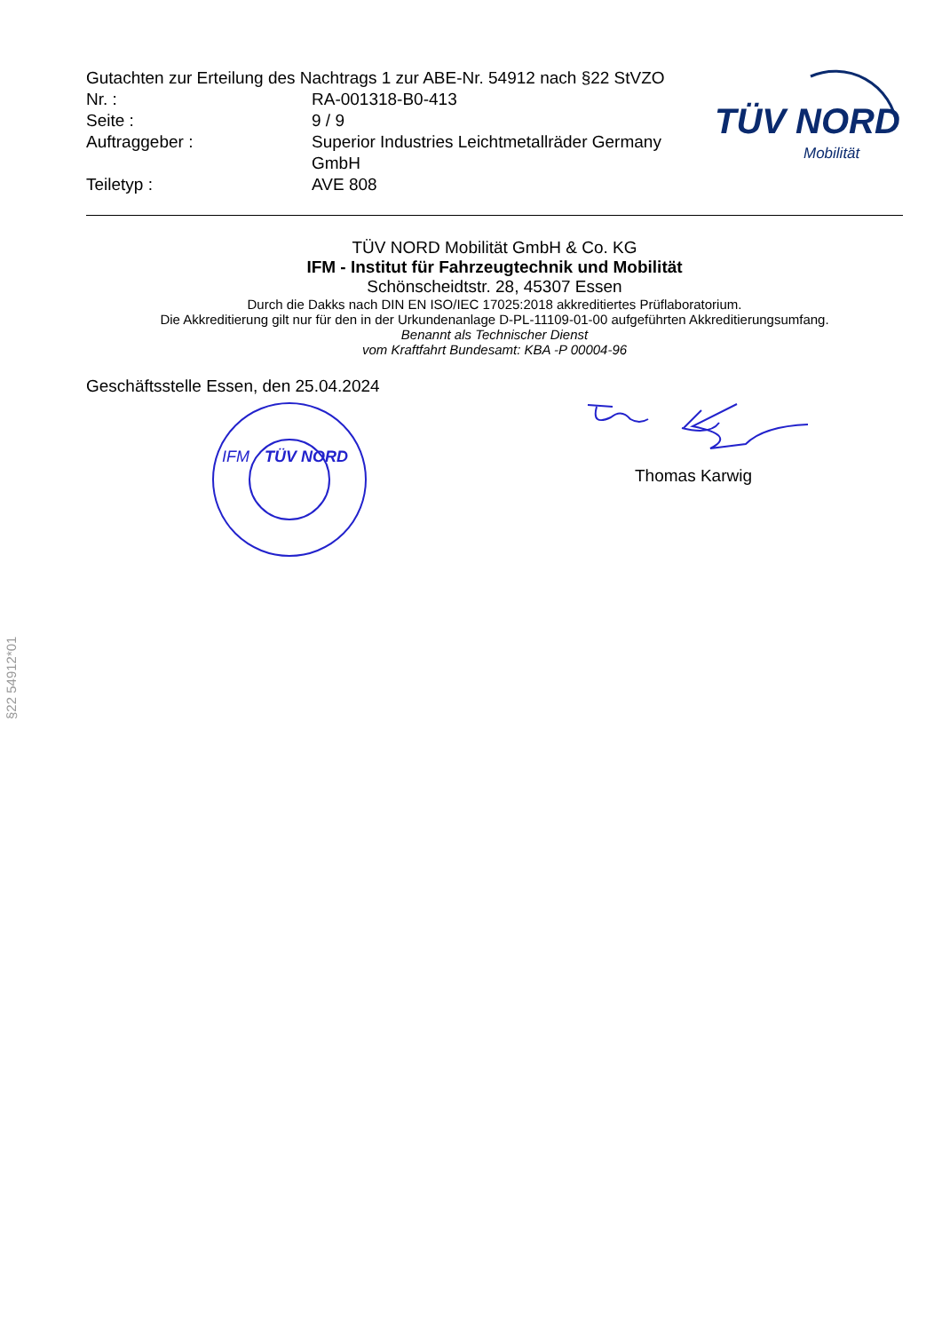Gutachten zur Erteilung des Nachtrags 1 zur ABE-Nr. 54912 nach §22 StVZO
Nr. : RA-001318-B0-413
Seite : 9 / 9
Auftraggeber : Superior Industries Leichtmetallräder Germany GmbH
Teiletyp : AVE 808
TÜV NORD
Mobilität
TÜV NORD Mobilität GmbH & Co. KG
IFM - Institut für Fahrzeugtechnik und Mobilität
Schönscheidtstr. 28, 45307 Essen
Durch die Dakks nach DIN EN ISO/IEC 17025:2018 akkreditiertes Prüflaboratorium.
Die Akkreditierung gilt nur für den in der Urkundenanlage D-PL-11109-01-00 aufgeführten Akkreditierungsumfang.
Benannt als Technischer Dienst
vom Kraftfahrt Bundesamt: KBA -P 00004-96
Geschäftsstelle Essen, den 25.04.2024
IFM
TÜV NORD
Thomas Karwig
§22 54912*01